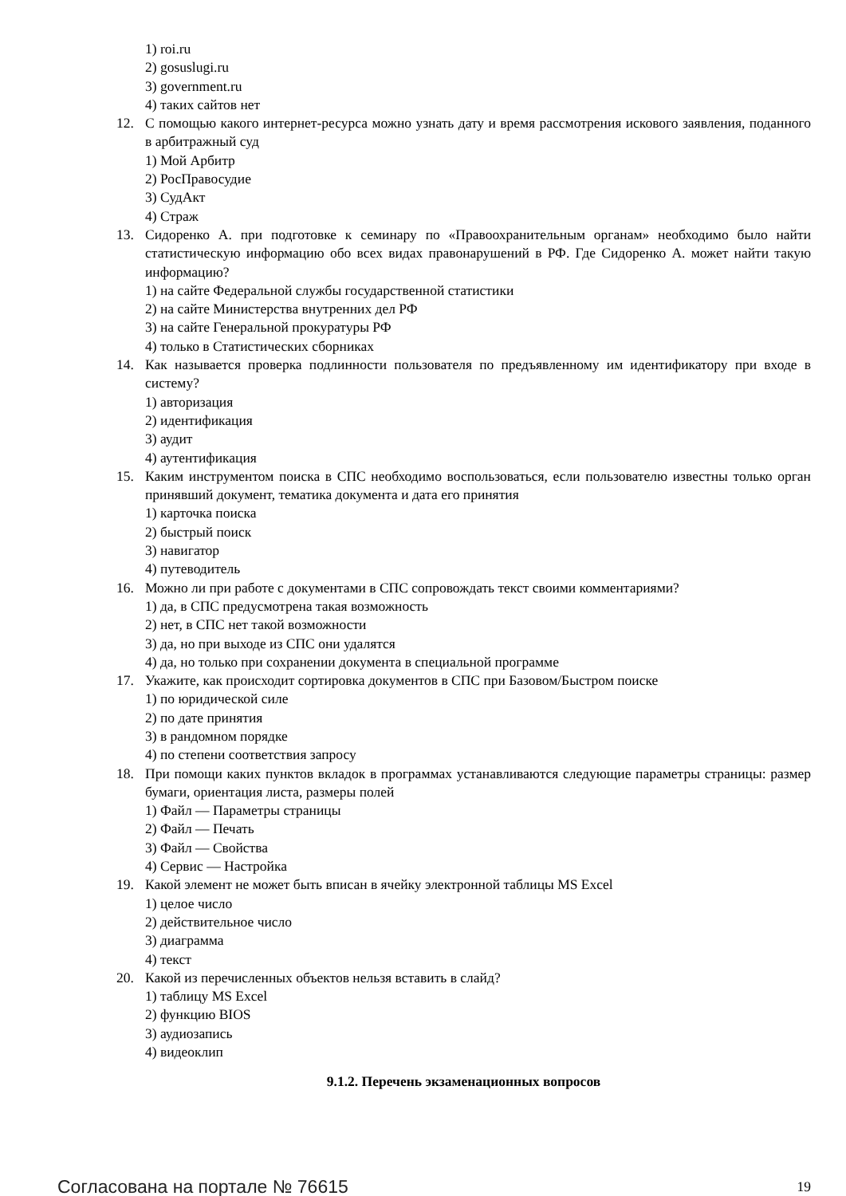1) roi.ru
2) gosuslugi.ru
3) government.ru
4) таких сайтов нет
12. С помощью какого интернет-ресурса можно узнать дату и время рассмотрения искового заявления, поданного в арбитражный суд
1) Мой Арбитр
2) РосПравосудие
3) СудАкт
4) Страж
13. Сидоренко А. при подготовке к семинару по «Правоохранительным органам» необходимо было найти статистическую информацию обо всех видах правонарушений в РФ. Где Сидоренко А. может найти такую информацию?
1) на сайте Федеральной службы государственной статистики
2) на сайте Министерства внутренних дел РФ
3) на сайте Генеральной прокуратуры РФ
4) только в Статистических сборниках
14. Как называется проверка подлинности пользователя по предъявленному им идентификатору при входе в систему?
1) авторизация
2) идентификация
3) аудит
4) аутентификация
15. Каким инструментом поиска в СПС необходимо воспользоваться, если пользователю известны только орган принявший документ, тематика документа и дата его принятия
1) карточка поиска
2) быстрый поиск
3) навигатор
4) путеводитель
16. Можно ли при работе с документами в СПС сопровождать текст своими комментариями?
1) да, в СПС предусмотрена такая возможность
2) нет, в СПС нет такой возможности
3) да, но при выходе из СПС они удалятся
4) да, но только при сохранении документа в специальной программе
17. Укажите, как происходит сортировка документов в СПС при Базовом/Быстром поиске
1) по юридической силе
2) по дате принятия
3) в рандомном порядке
4) по степени соответствия запросу
18. При помощи каких пунктов вкладок в программах устанавливаются следующие параметры страницы: размер бумаги, ориентация листа, размеры полей
1) Файл — Параметры страницы
2) Файл — Печать
3) Файл — Свойства
4) Сервис — Настройка
19. Какой элемент не может быть вписан в ячейку электронной таблицы MS Excel
1) целое число
2) действительное число
3) диаграмма
4) текст
20. Какой из перечисленных объектов нельзя вставить в слайд?
1) таблицу MS Excel
2) функцию BIOS
3) аудиозапись
4) видеоклип
9.1.2. Перечень экзаменационных вопросов
Согласована на портале № 76615 19